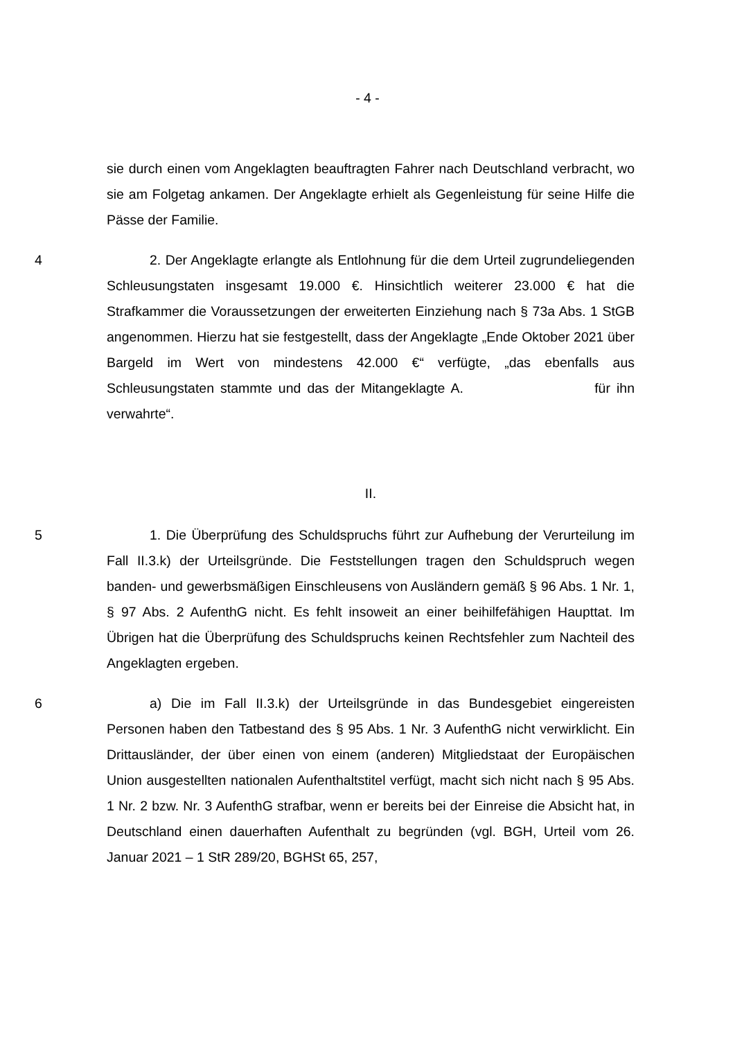- 4 -
sie durch einen vom Angeklagten beauftragten Fahrer nach Deutschland verbracht, wo sie am Folgetag ankamen. Der Angeklagte erhielt als Gegenleistung für seine Hilfe die Pässe der Familie.
4 2. Der Angeklagte erlangte als Entlohnung für die dem Urteil zugrundeliegenden Schleusungstaten insgesamt 19.000 €. Hinsichtlich weiterer 23.000 € hat die Strafkammer die Voraussetzungen der erweiterten Einziehung nach § 73a Abs. 1 StGB angenommen. Hierzu hat sie festgestellt, dass der Angeklagte „Ende Oktober 2021 über Bargeld im Wert von mindestens 42.000 €“ verfügte, „das ebenfalls aus Schleusungstaten stammte und das der Mitangeklagte A. für ihn verwahrte“.
II.
5 1. Die Überprüfung des Schuldspruchs führt zur Aufhebung der Verurteilung im Fall II.3.k) der Urteilsgründe. Die Feststellungen tragen den Schuldspruch wegen banden- und gewerbsmäßigen Einschleusens von Ausländern gemäß § 96 Abs. 1 Nr. 1, § 97 Abs. 2 AufenthG nicht. Es fehlt insoweit an einer beihilfefähigen Haupttat. Im Übrigen hat die Überprüfung des Schuldspruchs keinen Rechtsfehler zum Nachteil des Angeklagten ergeben.
6 a) Die im Fall II.3.k) der Urteilsgründe in das Bundesgebiet eingereisten Personen haben den Tatbestand des § 95 Abs. 1 Nr. 3 AufenthG nicht verwirklicht. Ein Drittausländer, der über einen von einem (anderen) Mitgliedstaat der Europäischen Union ausgestellten nationalen Aufenthaltstitel verfügt, macht sich nicht nach § 95 Abs. 1 Nr. 2 bzw. Nr. 3 AufenthG strafbar, wenn er bereits bei der Einreise die Absicht hat, in Deutschland einen dauerhaften Aufenthalt zu begründen (vgl. BGH, Urteil vom 26. Januar 2021 – 1 StR 289/20, BGHSt 65, 257,